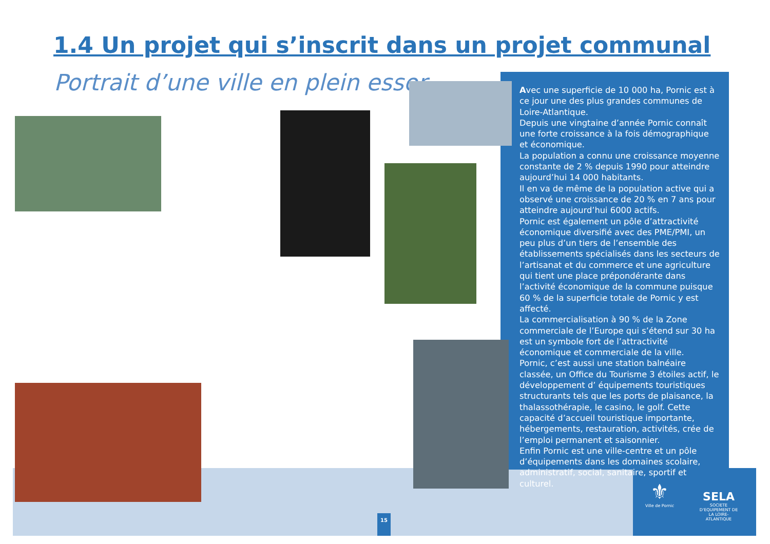1.4 Un projet qui s’inscrit dans un projet communal
Portrait d’une ville en plein essor
Avec une superficie de 10 000 ha, Pornic est à ce jour une des plus grandes communes de Loire-Atlantique.
Depuis une vingtaine d’année Pornic connaît une forte croissance à la fois démographique et économique.
La population a connu une croissance moyenne constante de 2 % depuis 1990 pour atteindre aujourd’hui 14 000 habitants.
Il en va de même de la population active qui a observé une croissance de 20 % en 7 ans pour atteindre aujourd’hui 6000 actifs.
Pornic est également un pôle d’attractivité économique diversifié avec des PME/PMI, un peu plus d’un tiers de l’ensemble des établissements spécialisés dans les secteurs de l’artisanat et du commerce et une agriculture qui tient une place prépondérante dans l’activité économique de la commune puisque 60 % de la superficie totale de Pornic y est affecté.
La commercialisation à 90 % de la Zone commerciale de l’Europe qui s’étend sur 30 ha est un symbole fort de l’attractivité économique et commerciale de la ville.
Pornic, c’est aussi une station balnéaire classée, un Office du Tourisme 3 étoiles actif, le développement d’ équipements touristiques structurants tels que les ports de plaisance, la thalassothérapie, le casino, le golf. Cette capacité d’accueil touristique importante, hébergements, restauration, activités, crée de l’emploi permanent et saisonnier.
Enfin Pornic est une ville-centre et un pôle d’équipements dans les domaines scolaire, administratif, social, sanitaire, sportif et culturel.
15
⚜
Ville de Pornic
SELA
SOCIETE D'EQUIPEMENT DE LA LOIRE-ATLANTIQUE